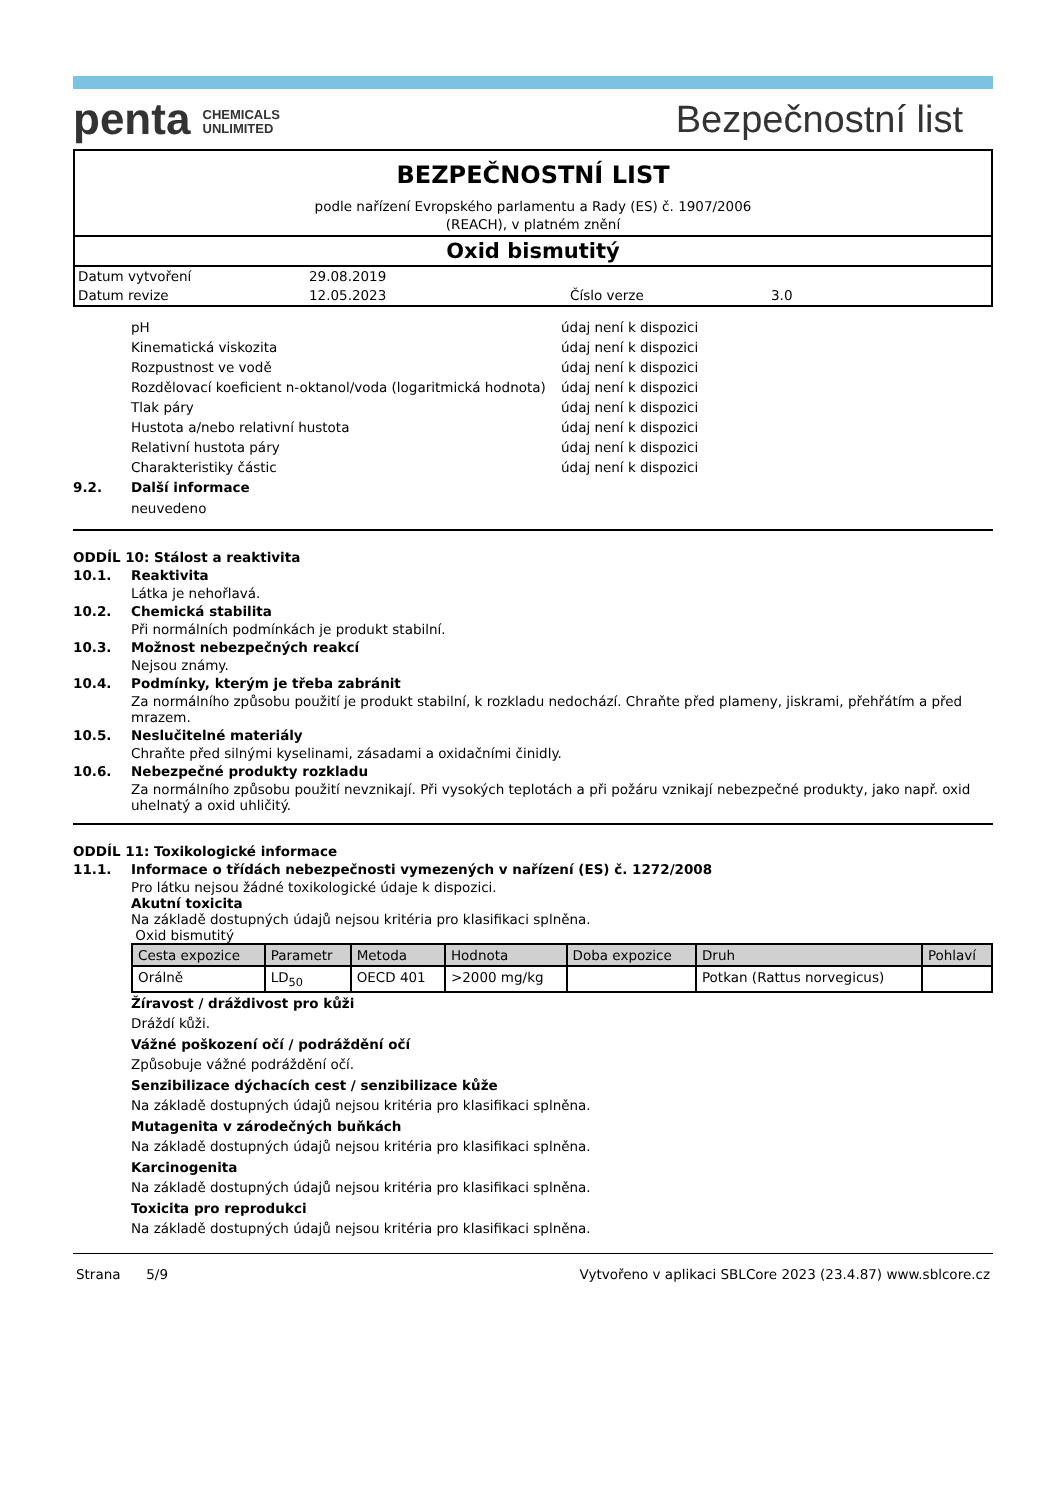penta CHEMICALS
UNLIMITED
Bezpečnostní list
BEZPEČNOSTNÍ LIST
podle nařízení Evropského parlamentu a Rady (ES) č. 1907/2006
(REACH), v platném znění
Oxid bismutitý
| Datum vytvoření | 29.08.2019 | | |
| Datum revize | 12.05.2023 | Číslo verze | 3.0 |
| pH | údaj není k dispozici |
| Kinematická viskozita | údaj není k dispozici |
| Rozpustnost ve vodě | údaj není k dispozici |
| Rozdělovací koeficient n-oktanol/voda (logaritmická hodnota) | údaj není k dispozici |
| Tlak páry | údaj není k dispozici |
| Hustota a/nebo relativní hustota | údaj není k dispozici |
| Relativní hustota páry | údaj není k dispozici |
| Charakteristiky částic | údaj není k dispozici |
9.2. Další informace
neuvedeno
ODDÍL 10: Stálost a reaktivita
10.1. Reaktivita
Látka je nehořlavá.
10.2. Chemická stabilita
Při normálních podmínkách je produkt stabilní.
10.3. Možnost nebezpečných reakcí
Nejsou známy.
10.4. Podmínky, kterým je třeba zabránit
Za normálního způsobu použití je produkt stabilní, k rozkladu nedochází. Chraňte před plameny, jiskrami, přehřátím a před mrazem.
10.5. Neslučitelné materiály
Chraňte před silnými kyselinami, zásadami a oxidačními činidly.
10.6. Nebezpečné produkty rozkladu
Za normálního způsobu použití nevznikají. Při vysokých teplotách a při požáru vznikají nebezpečné produkty, jako např. oxid uhelnatý a oxid uhličitý.
ODDÍL 11: Toxikologické informace
11.1. Informace o třídách nebezpečnosti vymezených v nařízení (ES) č. 1272/2008
Pro látku nejsou žádné toxikologické údaje k dispozici.
Akutní toxicita
Na základě dostupných údajů nejsou kritéria pro klasifikaci splněna.
Oxid bismutitý
| Cesta expozice | Parametr | Metoda | Hodnota | Doba expozice | Druh | Pohlaví |
| --- | --- | --- | --- | --- | --- | --- |
| Orálně | LD<sub>50</sub> | OECD 401 | >2000 mg/kg | | Potkan (Rattus norvegicus) | |
Žíravost / dráždivost pro kůži
Dráždí kůži.
Vážné poškození očí / podráždění očí
Způsobuje vážné podráždění očí.
Senzibilizace dýchacích cest / senzibilizace kůže
Na základě dostupných údajů nejsou kritéria pro klasifikaci splněna.
Mutagenita v zárodečných buňkách
Na základě dostupných údajů nejsou kritéria pro klasifikaci splněna.
Karcinogenita
Na základě dostupných údajů nejsou kritéria pro klasifikaci splněna.
Toxicita pro reprodukci
Na základě dostupných údajů nejsou kritéria pro klasifikaci splněna.
Strana 5/9 Vytvořeno v aplikaci SBLCore 2023 (23.4.87) www.sblcore.cz